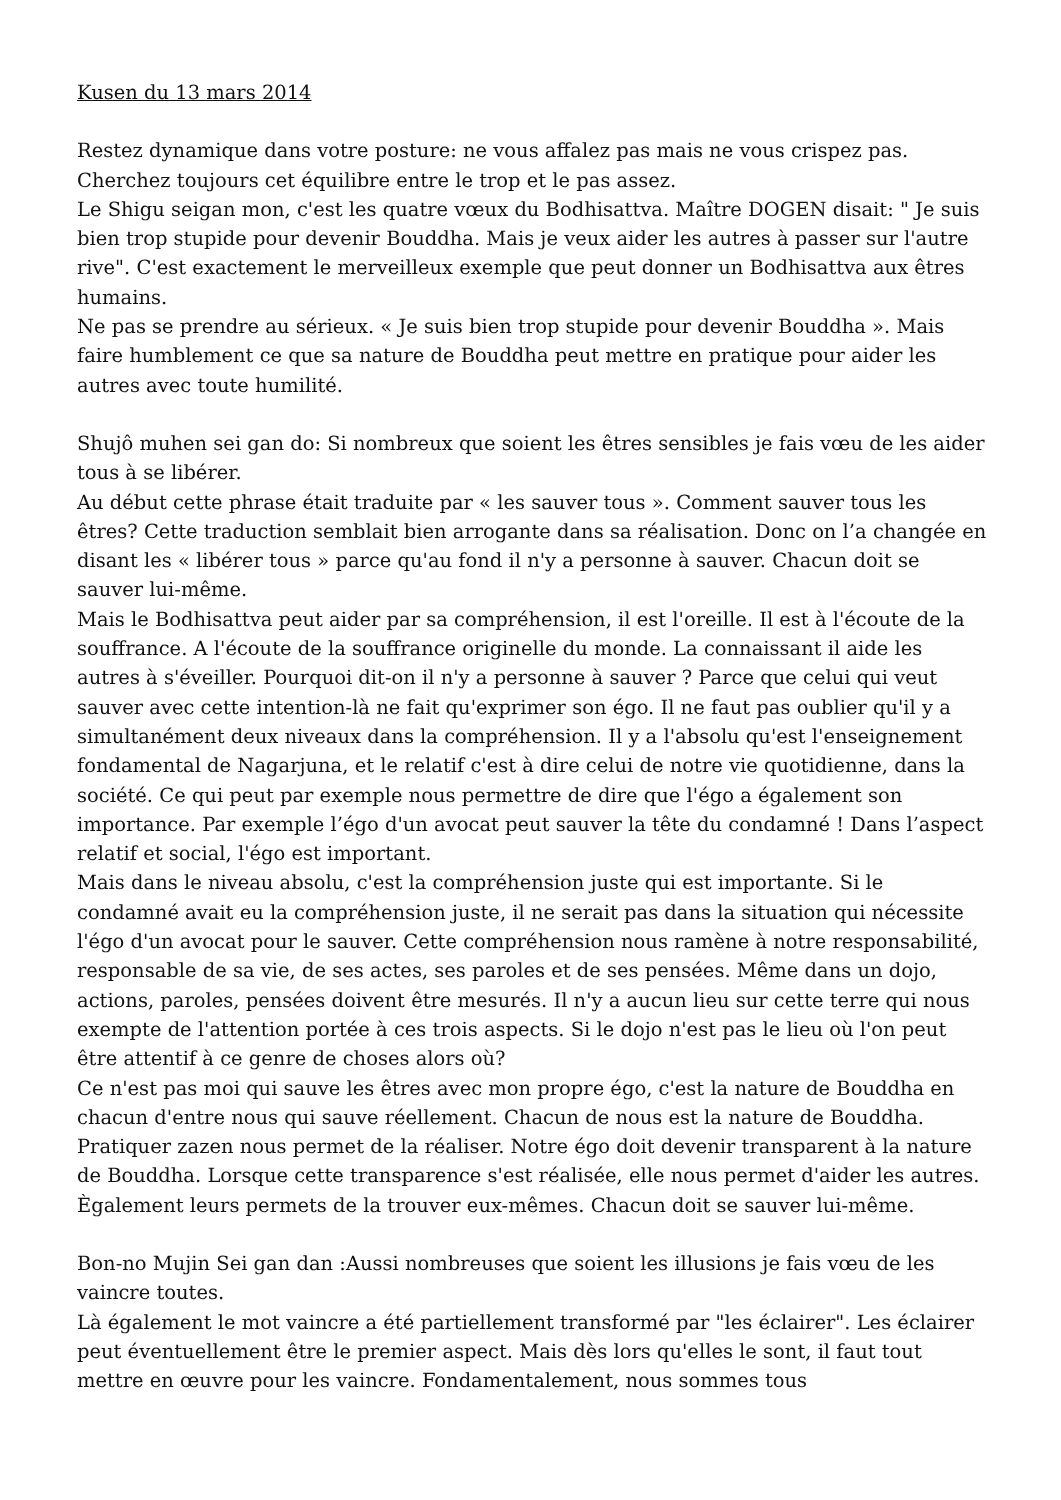Kusen du 13 mars 2014
Restez dynamique dans votre posture: ne vous affalez pas mais ne vous crispez pas. Cherchez toujours cet équilibre entre le trop et le pas assez.
Le Shigu seigan mon, c'est les quatre vœux du Bodhisattva. Maître DOGEN disait: " Je suis bien trop stupide pour devenir Bouddha. Mais je veux aider les autres à passer sur l'autre rive". C'est exactement le merveilleux exemple que peut donner un Bodhisattva aux êtres humains.
Ne pas se prendre au sérieux. « Je suis bien trop stupide pour devenir Bouddha ». Mais faire humblement ce que sa nature de Bouddha peut mettre en pratique pour aider les autres avec toute humilité.
Shujô muhen sei gan do: Si nombreux que soient les êtres sensibles je fais vœu de les aider tous à se libérer.
Au début cette phrase était traduite par « les sauver tous ». Comment sauver tous les êtres? Cette traduction semblait bien arrogante dans sa réalisation. Donc on l’a changée en disant les « libérer tous » parce qu'au fond il n'y a personne à sauver. Chacun doit se sauver lui-même.
Mais le Bodhisattva peut aider par sa compréhension, il est l'oreille. Il est à l'écoute de la souffrance. A l'écoute de la souffrance originelle du monde. La connaissant il aide les autres à s'éveiller. Pourquoi dit-on il n'y a personne à sauver ? Parce que celui qui veut sauver avec cette intention-là ne fait qu'exprimer son égo. Il ne faut pas oublier qu'il y a simultanément deux niveaux dans la compréhension. Il y a l'absolu qu'est l'enseignement fondamental de Nagarjuna, et le relatif c'est à dire celui de notre vie quotidienne, dans la société. Ce qui peut par exemple nous permettre de dire que l'égo a également son importance. Par exemple l’égo d'un avocat peut sauver la tête du condamné ! Dans l’aspect relatif et social, l'égo est important.
Mais dans le niveau absolu, c'est la compréhension juste qui est importante. Si le condamné avait eu la compréhension juste, il ne serait pas dans la situation qui nécessite l'égo d'un avocat pour le sauver. Cette compréhension nous ramène à notre responsabilité, responsable de sa vie, de ses actes, ses paroles et de ses pensées. Même dans un dojo, actions, paroles, pensées doivent être mesurés. Il n'y a aucun lieu sur cette terre qui nous exempte de l'attention portée à ces trois aspects. Si le dojo n'est pas le lieu où l'on peut être attentif à ce genre de choses alors où?
Ce n'est pas moi qui sauve les êtres avec mon propre égo, c'est la nature de Bouddha en chacun d'entre nous qui sauve réellement. Chacun de nous est la nature de Bouddha. Pratiquer zazen nous permet de la réaliser. Notre égo doit devenir transparent à la nature de Bouddha. Lorsque cette transparence s'est réalisée, elle nous permet d'aider les autres. Ègalement leurs permets de la trouver eux-mêmes. Chacun doit se sauver lui-même.
Bon-no Mujin Sei gan dan :Aussi nombreuses que soient les illusions je fais vœu de les vaincre toutes.
Là également le mot vaincre a été partiellement transformé par "les éclairer". Les éclairer peut éventuellement être le premier aspect. Mais dès lors qu'elles le sont, il faut tout mettre en œuvre pour les vaincre. Fondamentalement, nous sommes tous